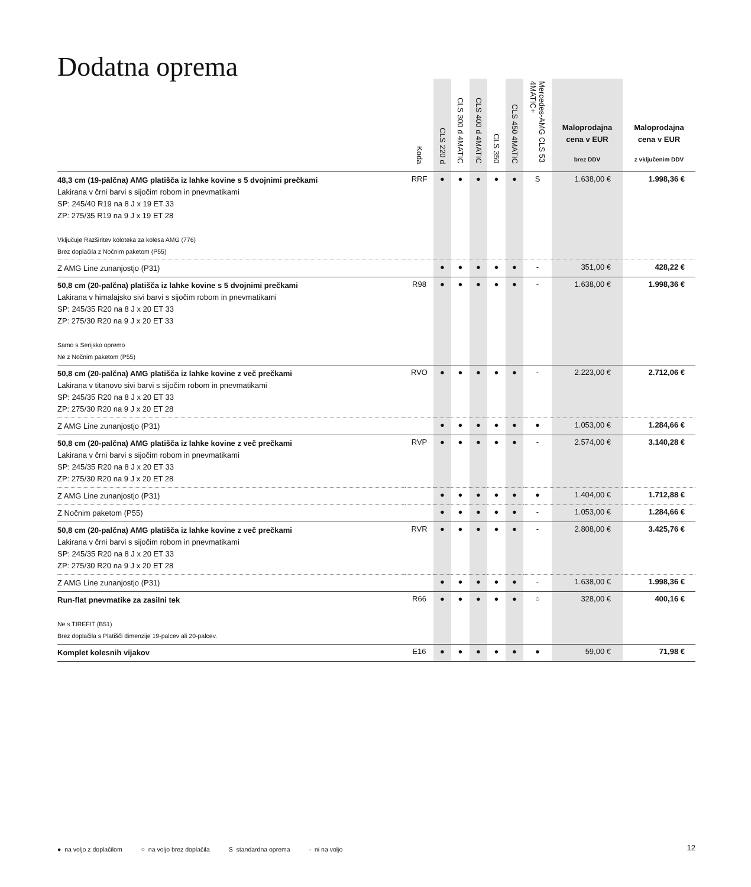Dodatna oprema
| | Koda | CLS 220 d | CLS 300 d 4MATIC | CLS 400 d 4MATIC | CLS 350 | CLS 450 4MATIC | Mercedes-AMG CLS 53 4MATIC+ | Maloprodajna cena v EUR brez DDV | Maloprodajna cena v EUR z vključenim DDV |
| --- | --- | --- | --- | --- | --- | --- | --- | --- | --- |
| 48,3 cm (19-palčna) AMG platišča iz lahke kovine s 5 dvojnimi prečkami Lakirana v črni barvi s sijočim robom in pnevmatikami SP: 245/40 R19 na 8 J x 19 ET 33 ZP: 275/35 R19 na 9 J x 19 ET 28 Vključuje Razširitev koloteka za kolesa AMG (776) Brez doplačila z Nočnim paketom (P55) | RRF | ● | ● | ● | ● | ● | S | 1.638,00 € | 1.998,36 € |
| Z AMG Line zunanjostjo (P31) | | ● | ● | ● | ● | ● | - | 351,00 € | 428,22 € |
| 50,8 cm (20-palčna) platišča iz lahke kovine s 5 dvojnimi prečkami Lakirana v himalajsko sivi barvi s sijočim robom in pnevmatikami SP: 245/35 R20 na 8 J x 20 ET 33 ZP: 275/30 R20 na 9 J x 20 ET 33 Samo s Serijsko opremo Ne z Nočnim paketom (P55) | R98 | ● | ● | ● | ● | ● | - | 1.638,00 € | 1.998,36 € |
| 50,8 cm (20-palčna) AMG platišča iz lahke kovine z več prečkami Lakirana v titanovo sivi barvi s sijočim robom in pnevmatikami SP: 245/35 R20 na 8 J x 20 ET 33 ZP: 275/30 R20 na 9 J x 20 ET 28 | RVO | ● | ● | ● | ● | ● | - | 2.223,00 € | 2.712,06 € |
| Z AMG Line zunanjostjo (P31) | | ● | ● | ● | ● | ● | ● | 1.053,00 € | 1.284,66 € |
| 50,8 cm (20-palčna) AMG platišča iz lahke kovine z več prečkami Lakirana v črni barvi s sijočim robom in pnevmatikami SP: 245/35 R20 na 8 J x 20 ET 33 ZP: 275/30 R20 na 9 J x 20 ET 28 | RVP | ● | ● | ● | ● | ● | - | 2.574,00 € | 3.140,28 € |
| Z AMG Line zunanjostjo (P31) | | ● | ● | ● | ● | ● | ● | 1.404,00 € | 1.712,88 € |
| Z Nočnim paketom (P55) | | ● | ● | ● | ● | ● | - | 1.053,00 € | 1.284,66 € |
| 50,8 cm (20-palčna) AMG platišča iz lahke kovine z več prečkami Lakirana v črni barvi s sijočim robom in pnevmatikami SP: 245/35 R20 na 8 J x 20 ET 33 ZP: 275/30 R20 na 9 J x 20 ET 28 | RVR | ● | ● | ● | ● | ● | - | 2.808,00 € | 3.425,76 € |
| Z AMG Line zunanjostjo (P31) | | ● | ● | ● | ● | ● | - | 1.638,00 € | 1.998,36 € |
| Run-flat pnevmatike za zasilni tek Ne s TIREFIT (B51) Brez doplačila s Platišči dimenzije 19-palcev ali 20-palcev. | R66 | ● | ● | ● | ● | ● | ○ | 328,00 € | 400,16 € |
| Komplet kolesnih vijakov | E16 | ● | ● | ● | ● | ● | ● | 59,00 € | 71,98 € |
● na voljo z doplačilom ○ na voljo brez doplačila S standardna oprema - ni na voljo 12